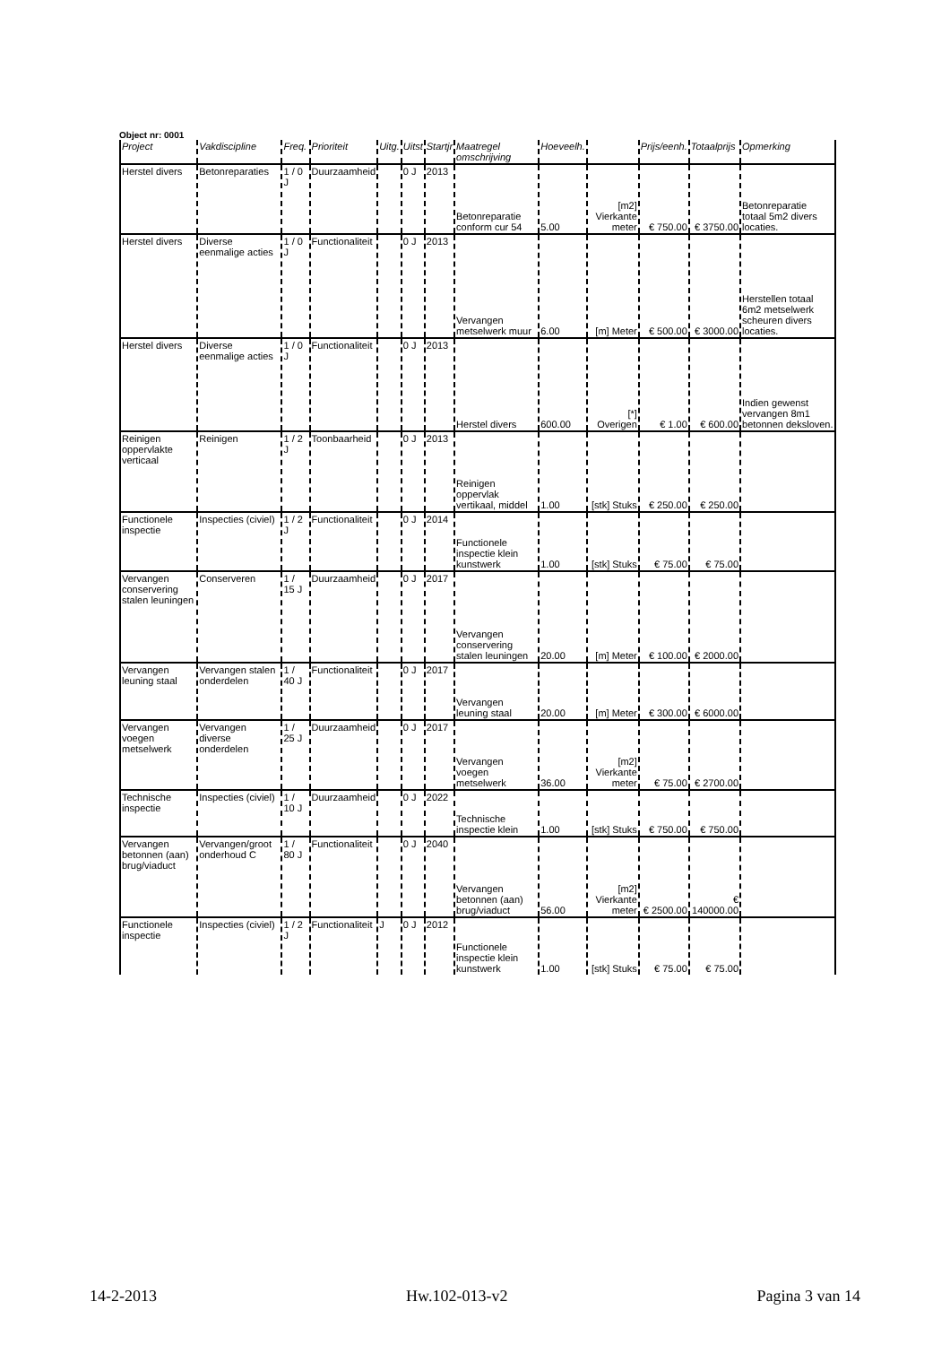Object nr: 0001
| Project | Vakdiscipline | Freq. | Prioriteit | Uitg. | Uitst | Startjr | Maatregel omschrijving | Hoeveelh. | | Prijs/eenh. | Totaalprijs | Opmerking |
| --- | --- | --- | --- | --- | --- | --- | --- | --- | --- | --- | --- | --- |
| Herstel divers | Betonreparaties | 1 / 0 J | Duurzaamheid | | 0 J | 2013 | Betonreparatie conform cur 54 | 5.00 | [m2] Vierkante meter | € 750.00 | € 3750.00 | Betonreparatie totaal 5m2 divers locaties. |
| Herstel divers | Diverse eenmalige acties | 1 / 0 J | Functionaliteit | | 0 J | 2013 | Vervangen metselwerk muur | 6.00 | [m] Meter | € 500.00 | € 3000.00 | Herstellen totaal 6m2 metselwerk scheuren divers locaties. |
| Herstel divers | Diverse eenmalige acties | 1 / 0 J | Functionaliteit | | 0 J | 2013 | Herstel divers | 600.00 | [*] Overigen | € 1.00 | € 600.00 | Indien gewenst vervangen 8m1 betonnen deksloven. |
| Reinigen oppervlakte verticaal | Reinigen | 1 / 2 J | Toonbaarheid | | 0 J | 2013 | Reinigen oppervlak vertikaal, middel | 1.00 | [stk] Stuks | € 250.00 | € 250.00 | |
| Functionele inspectie | Inspecties (civiel) | 1 / 2 J | Functionaliteit | | 0 J | 2014 | Functionele inspectie klein kunstwerk | 1.00 | [stk] Stuks | € 75.00 | € 75.00 | |
| Vervangen conservering stalen leuningen | Conserveren | 1 / 15 J | Duurzaamheid | | 0 J | 2017 | Vervangen conservering stalen leuningen | 20.00 | [m] Meter | € 100.00 | € 2000.00 | |
| Vervangen leuning staal | Vervangen stalen onderdelen | 1 / 40 J | Functionaliteit | | 0 J | 2017 | Vervangen leuning staal | 20.00 | [m] Meter | € 300.00 | € 6000.00 | |
| Vervangen voegen metselwerk | Vervangen diverse onderdelen | 1 / 25 J | Duurzaamheid | | 0 J | 2017 | Vervangen voegen metselwerk | 36.00 | [m2] Vierkante meter | € 75.00 | € 2700.00 | |
| Technische inspectie | Inspecties (civiel) | 1 / 10 J | Duurzaamheid | | 0 J | 2022 | Technische inspectie klein | 1.00 | [stk] Stuks | € 750.00 | € 750.00 | |
| Vervangen betonnen (aan) brug/viaduct | Vervangen/groot onderhoud C | 1 / 80 J | Functionaliteit | | 0 J | 2040 | Vervangen betonnen (aan) brug/viaduct | 56.00 | [m2] Vierkante meter | € 2500.00 | € 140000.00 | |
| Functionele inspectie | Inspecties (civiel) | 1 / 2 J | Functionaliteit | J | 0 J | 2012 | Functionele inspectie klein kunstwerk | 1.00 | [stk] Stuks | € 75.00 | € 75.00 | |
14-2-2013 Hw.102-013-v2 Pagina 3 van 14